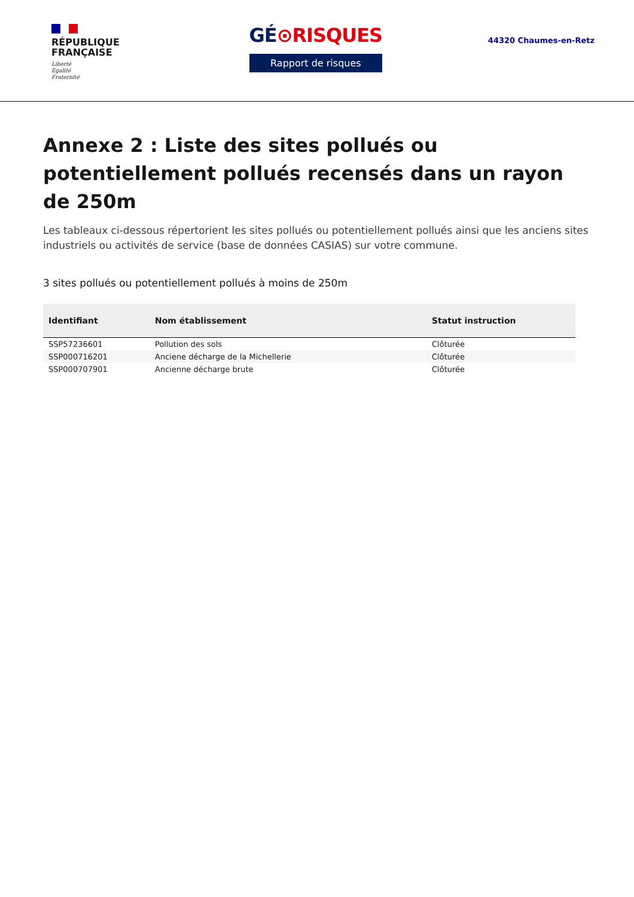RÉPUBLIQUE
FRANÇAISE
Liberté
Égalité
Fraternité
GÉ⊙RISQUES
Rapport de risques
44320 Chaumes-en-Retz
Annexe 2 : Liste des sites pollués ou potentiellement pollués recensés dans un rayon de 250m
Les tableaux ci-dessous répertorient les sites pollués ou potentiellement pollués ainsi que les anciens sites industriels ou activités de service (base de données CASIAS) sur votre commune.
3 sites pollués ou potentiellement pollués à moins de 250m
| Identifiant | Nom établissement | Statut instruction |
| --- | --- | --- |
| SSP57236601 | Pollution des sols | Clôturée |
| SSP000716201 | Anciene décharge de la Michellerie | Clôturée |
| SSP000707901 | Ancienne décharge brute | Clôturée |